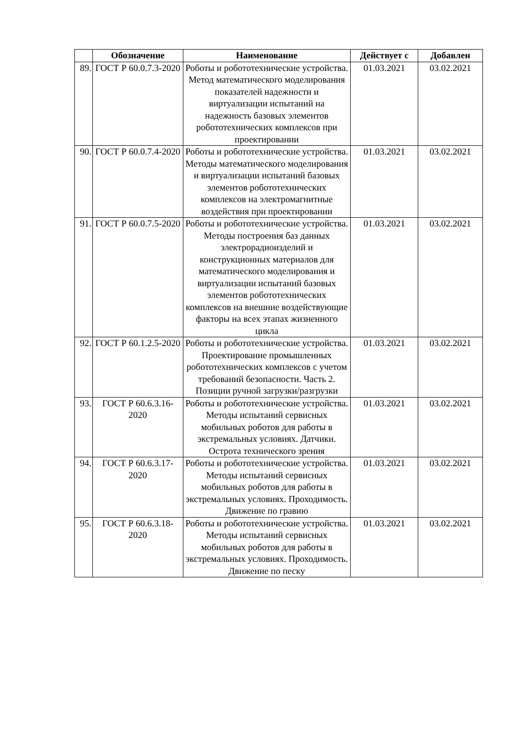| | Обозначение | Наименование | Действует с | Добавлен |
| --- | --- | --- | --- | --- |
| 89. | ГОСТ Р 60.0.7.3-2020 | Роботы и робототехнические устройства. Метод математического моделирования показателей надежности и виртуализации испытаний на надежность базовых элементов робототехнических комплексов при проектировании | 01.03.2021 | 03.02.2021 |
| 90. | ГОСТ Р 60.0.7.4-2020 | Роботы и робототехнические устройства. Методы математического моделирования и виртуализации испытаний базовых элементов робототехнических комплексов на электромагнитные воздействия при проектировании | 01.03.2021 | 03.02.2021 |
| 91. | ГОСТ Р 60.0.7.5-2020 | Роботы и робототехнические устройства. Методы построения баз данных электрорадиоизделий и конструкционных материалов для математического моделирования и виртуализации испытаний базовых элементов робототехнических комплексов на внешние воздействующие факторы на всех этапах жизненного цикла | 01.03.2021 | 03.02.2021 |
| 92. | ГОСТ Р 60.1.2.5-2020 | Роботы и робототехнические устройства. Проектирование промышленных робототехнических комплексов с учетом требований безопасности. Часть 2. Позиции ручной загрузки/разгрузки | 01.03.2021 | 03.02.2021 |
| 93. | ГОСТ Р 60.6.3.16-2020 | Роботы и робототехнические устройства. Методы испытаний сервисных мобильных роботов для работы в экстремальных условиях. Датчики. Острота технического зрения | 01.03.2021 | 03.02.2021 |
| 94. | ГОСТ Р 60.6.3.17-2020 | Роботы и робототехнические устройства. Методы испытаний сервисных мобильных роботов для работы в экстремальных условиях. Проходимость. Движение по гравию | 01.03.2021 | 03.02.2021 |
| 95. | ГОСТ Р 60.6.3.18-2020 | Роботы и робототехнические устройства. Методы испытаний сервисных мобильных роботов для работы в экстремальных условиях. Проходимость. Движение по песку | 01.03.2021 | 03.02.2021 |